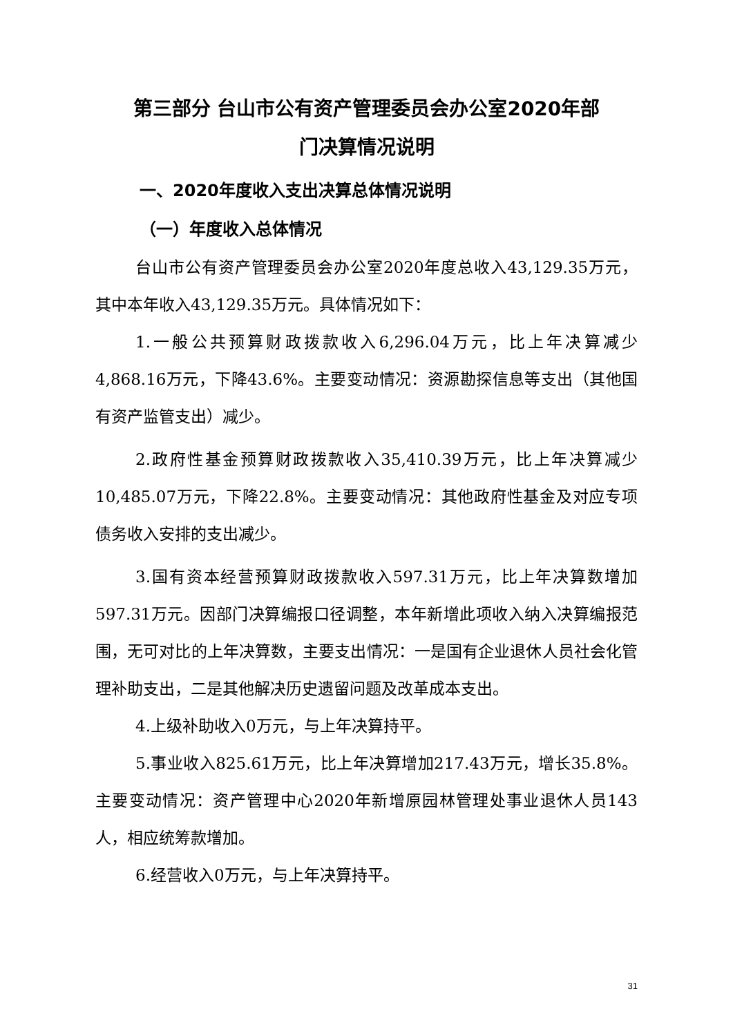第三部分 台山市公有资产管理委员会办公室2020年部
门决算情况说明
一、2020年度收入支出决算总体情况说明
（一）年度收入总体情况
台山市公有资产管理委员会办公室2020年度总收入43,129.35万元，其中本年收入43,129.35万元。具体情况如下：
1.一般公共预算财政拨款收入6,296.04万元，比上年决算减少4,868.16万元，下降43.6%。主要变动情况：资源勘探信息等支出（其他国有资产监管支出）减少。
2.政府性基金预算财政拨款收入35,410.39万元，比上年决算减少10,485.07万元，下降22.8%。主要变动情况：其他政府性基金及对应专项债务收入安排的支出减少。
3.国有资本经营预算财政拨款收入597.31万元，比上年决算数增加597.31万元。因部门决算编报口径调整，本年新增此项收入纳入决算编报范围，无可对比的上年决算数，主要支出情况：一是国有企业退休人员社会化管理补助支出，二是其他解决历史遗留问题及改革成本支出。
4.上级补助收入0万元，与上年决算持平。
5.事业收入825.61万元，比上年决算增加217.43万元，增长35.8%。主要变动情况：资产管理中心2020年新增原园林管理处事业退休人员143人，相应统筹款增加。
6.经营收入0万元，与上年决算持平。
31